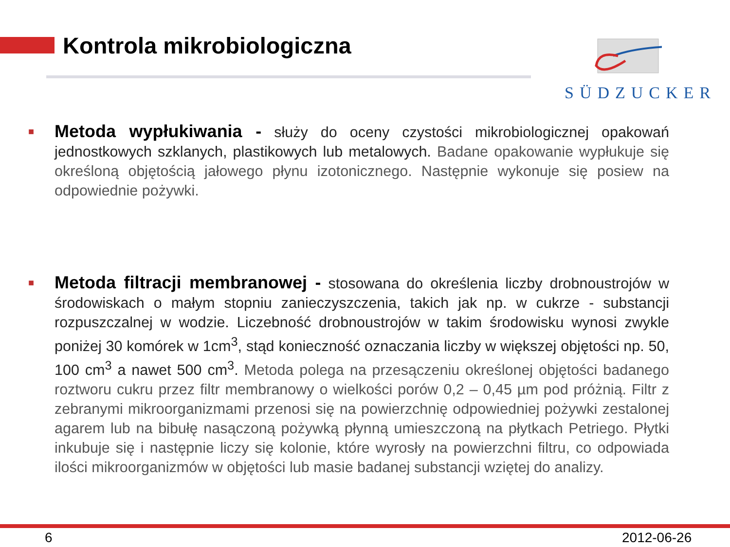Kontrola mikrobiologiczna SÜDZUCKER
■
Metoda wypłukiwania - służy do oceny czystości mikrobiologicznej opakowań jednostkowych szklanych, plastikowych lub metalowych. Badane opakowanie wypłukuje się określoną objętością jałowego płynu izotonicznego. Następnie wykonuje się posiew na odpowiednie pożywki.
■
Metoda filtracji membranowej - stosowana do określenia liczby drobnoustrojów w środowiskach o małym stopniu zanieczyszczenia, takich jak np. w cukrze - substancji rozpuszczalnej w wodzie. Liczebność drobnoustrojów w takim środowisku wynosi zwykle poniżej 30 komórek w 1cm<sup>3</sup>, stąd konieczność oznaczania liczby w większej objętości np. 50, 100 cm<sup>3</sup> a nawet 500 cm<sup>3</sup>. Metoda polega na przesączeniu określonej objętości badanego roztworu cukru przez filtr membranowy o wielkości porów 0,2 – 0,45 µm pod próżnią. Filtr z zebranymi mikroorganizmami przenosi się na powierzchnię odpowiedniej pożywki zestalonej agarem lub na bibułę nasączoną pożywką płynną umieszczoną na płytkach Petriego. Płytki inkubuje się i następnie liczy się kolonie, które wyrosły na powierzchni filtru, co odpowiada ilości mikroorganizmów w objętości lub masie badanej substancji wziętej do analizy.
6 2012-06-26